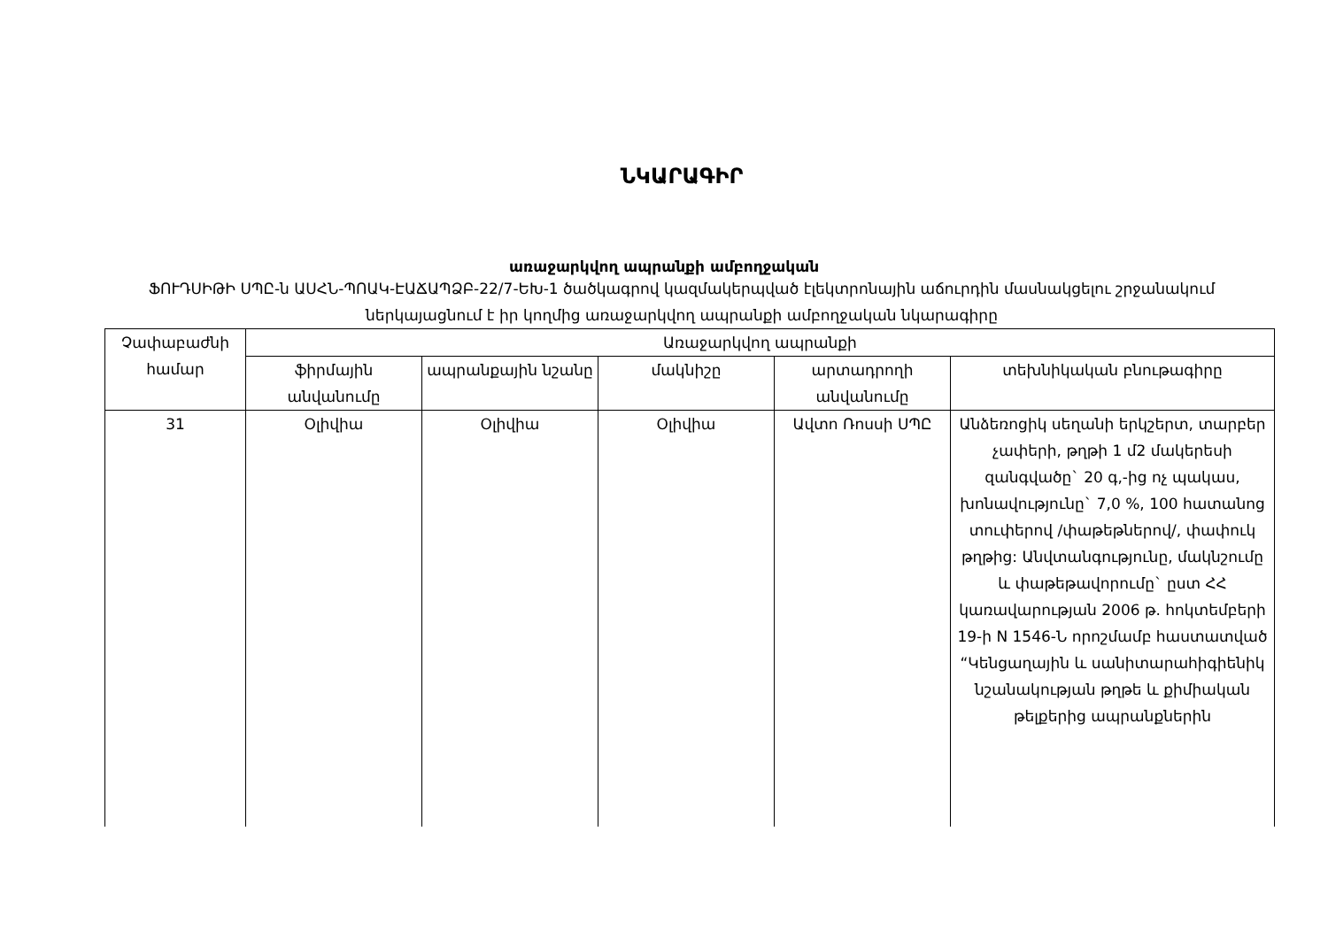ՆԿԱՐԱԳԻՐ
առաջարկվող ապրանքի ամբողջական
ՖՈՒԴՍԻԹԻ ՍՊԸ-ն ԱՍՀՆ-ՊՈԱԿ-ԷԱՃԱՊՁԲ-22/7-ԵԽ-1 ծածկագրով կազմակերպված էլեկտրոնային աճուրդին մասնակցելու շրջանակում ներկայացնում է իր կողմից առաջարկվող ապրանքի ամբողջական նկարագիրը
| Չափաբաժնի համար | Առաջարկվող ապրանքի | | | | |
| --- | --- | --- | --- | --- | --- |
| | ֆիրմային անվանումը | ապրանքային նշանը | մակնիշը | արտադրողի անվանումը | տեխնիկական բնութագիրը |
| 31 | Օլիվիա | Օլիվիա | Օլիվիա | Ավտո Ռոսսի ՍՊԸ | Անձեռոցիկ սեղանի երկշերտ, տարբեր չափերի, թղթի 1 մ2 մակերեսի զանգվածը` 20 գ,-ից ոչ պակաս, խոնավությունը` 7,0 %, 100 հատանոց տուփերով /փաթեթներով/, փափուկ թղթից: Անվտանգությունը, մակնշումը և փաթեթավորումը` ըստ ՀՀ կառավարության 2006 թ. հոկտեմբերի 19-ի N 1546-Ն որոշմամբ հաստատված “Կենցաղային և սանիտարահիգիենիկ նշանակության թղթե և քիմիական թելքերից ապրանքներին |